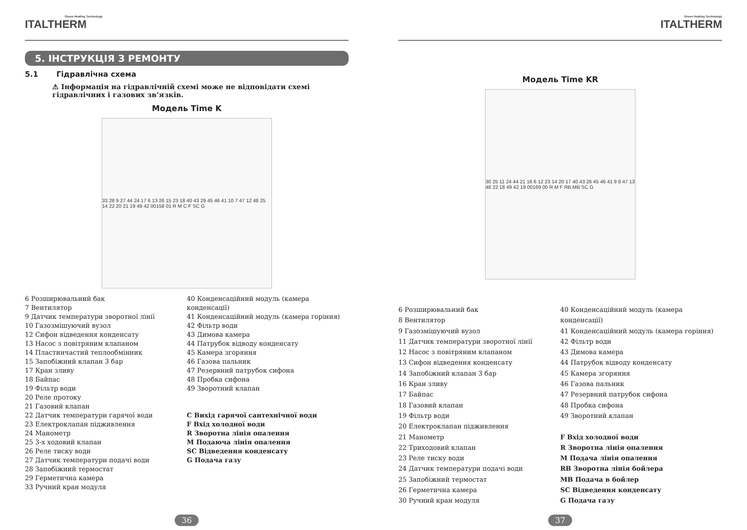Green Heating Technology
ITALTHERM
5. ІНСТРУКЦІЯ З РЕМОНТУ
5.1 Гідравлічна схема
⚠ Інформація на гідравлічній схемі може не відповідати схемі гідравлічних і газових зв’язків.
Модель Time K
33 28 9 27 44 24 17 6 13 26 15 23 18 40 43 29 45 46 41 10 7 47 12 48 25 14 22 20 21 19 49 42 00158 01 R M C F SC G
6 Розширювальний бак
7 Вентилятор
9 Датчик температури зворотної лінії
10 Газозмішуючий вузол
12 Сифон відведення конденсату
13 Насос з повітряним клапаном
14 Пластинчастий теплообмінник
15 Запобіжний клапан 3 бар
17 Кран зливу
18 Байпас
19 Фільтр води
20 Реле протоку
21 Газовий клапан
22 Датчик температури гарячої води
23 Електроклапан підживлення
24 Манометр
25 3-х ходовий клапан
26 Реле тиску води
27 Датчик температури подачі води
28 Запобіжний термостат
29 Герметична камера
33 Ручний кран модуля
40 Конденсаційний модуль (камера конденсації)
41 Конденсаційний модуль (камера горіння)
42 Фільтр води
43 Димова камера
44 Патрубок відводу конденсату
45 Камера згоряння
46 Газова пальник
47 Резервний патрубок сифона
48 Пробка сифона
49 Зворотний клапан
C Вихід гарячої сантехнічної води
F Вхід холодної води
R Зворотна лінія опалення
M Подаюча лінія опалення
SC Відведення конденсату
G Подача газу
36
Green Heating Technology
ITALTHERM
Модель Time KR
30 25 11 24 44 21 16 6 12 23 14 20 17 40 43 26 45 46 41 9 8 47 13 48 22 18 49 42 19 00169 00 R M F RB MB SC G
6 Розширювальний бак
8 Вентилятор
9 Газозмішуючий вузол
11 Датчик температури зворотної лінії
12 Насос з повітряним клапаном
13 Сифон відведення конденсату
14 Запобіжний клапан 3 бар
16 Кран зливу
17 Байпас
18 Газовий клапан
19 Фільтр води
20 Електроклапан підживлення
21 Манометр
22 Триходовий клапан
23 Реле тиску води
24 Датчик температури подачі води
25 Запобіжний термостат
26 Герметична камера
30 Ручний кран модуля
40 Конденсаційний модуль (камера конденсації)
41 Конденсаційний модуль (камера горіння)
42 Фільтр води
43 Димова камера
44 Патрубок відводу конденсату
45 Камера згоряння
46 Газова пальник
47 Резервний патрубок сифона
48 Пробка сифона
49 Зворотний клапан
F Вхід холодної води
R Зворотна лінія опалення
M Подача лінія опалення
RB Зворотна лінія бойлера
MB Подача в бойлер
SC Відведення конденсату
G Подача газу
37